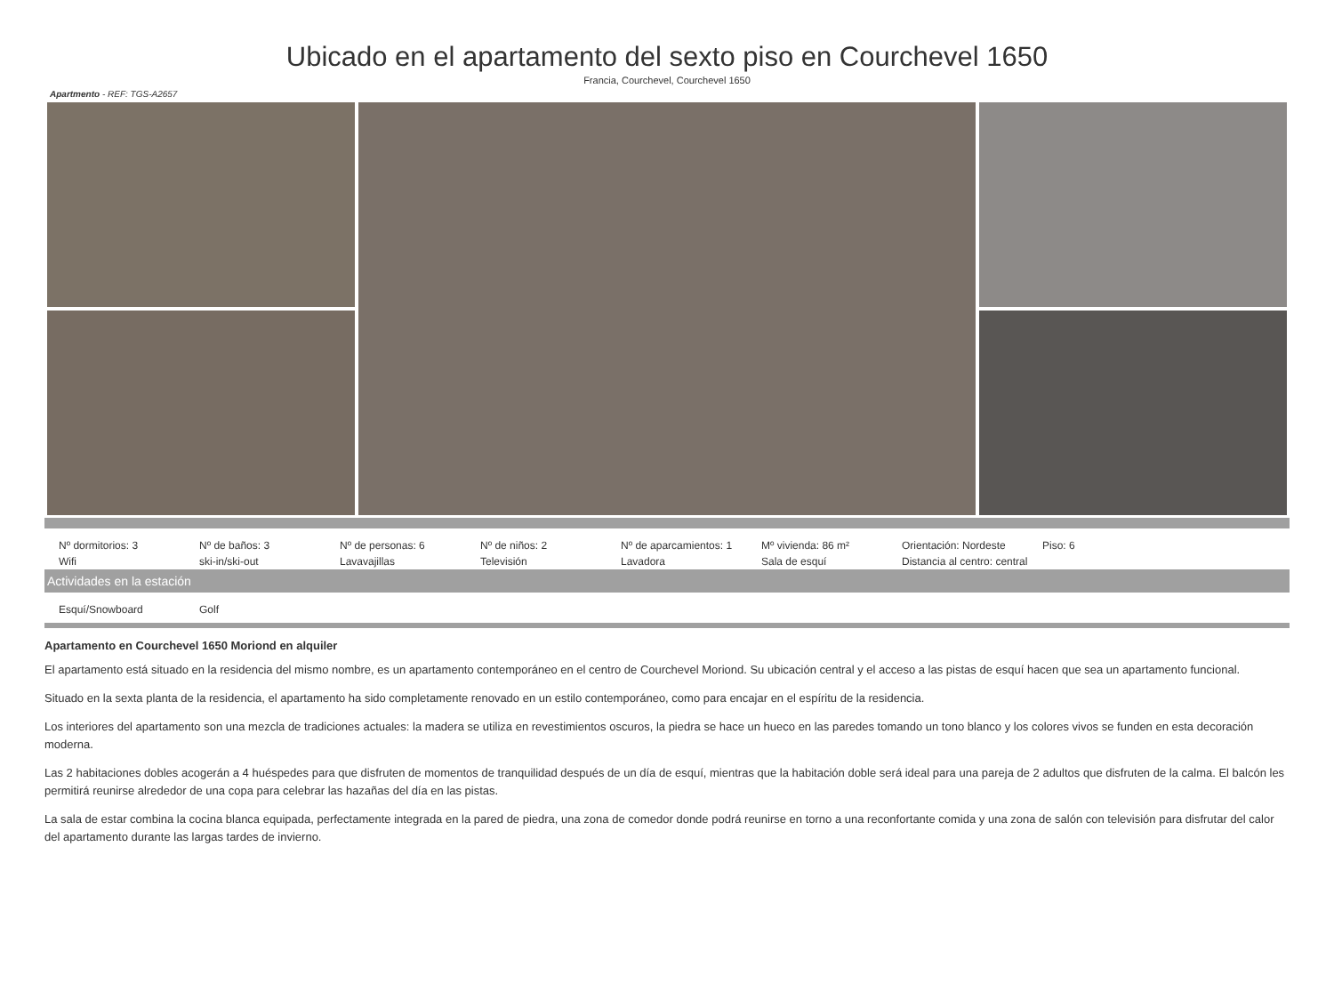Ubicado en el apartamento del sexto piso en Courchevel 1650
Francia, Courchevel, Courchevel 1650
Apartmento - REF: TGS-A2657
| Nº dormitorios: 3 | Nº de baños: 3 | Nº de personas: 6 | Nº de niños: 2 | Nº de aparcamientos: 1 | Mº vivienda: 86 m² | Orientación: Nordeste | Piso: 6 |
| Wifi | ski-in/ski-out | Lavavajillas | Televisión | Lavadora | Sala de esquí | Distancia al centro: central | |
Actividades en la estación
| Esquí/Snowboard | Golf |
Apartamento en Courchevel 1650 Moriond en alquiler
El apartamento está situado en la residencia del mismo nombre, es un apartamento contemporáneo en el centro de Courchevel Moriond. Su ubicación central y el acceso a las pistas de esquí hacen que sea un apartamento funcional.
Situado en la sexta planta de la residencia, el apartamento ha sido completamente renovado en un estilo contemporáneo, como para encajar en el espíritu de la residencia.
Los interiores del apartamento son una mezcla de tradiciones actuales: la madera se utiliza en revestimientos oscuros, la piedra se hace un hueco en las paredes tomando un tono blanco y los colores vivos se funden en esta decoración moderna.
Las 2 habitaciones dobles acogerán a 4 huéspedes para que disfruten de momentos de tranquilidad después de un día de esquí, mientras que la habitación doble será ideal para una pareja de 2 adultos que disfruten de la calma. El balcón les permitirá reunirse alrededor de una copa para celebrar las hazañas del día en las pistas.
La sala de estar combina la cocina blanca equipada, perfectamente integrada en la pared de piedra, una zona de comedor donde podrá reunirse en torno a una reconfortante comida y una zona de salón con televisión para disfrutar del calor del apartamento durante las largas tardes de invierno.